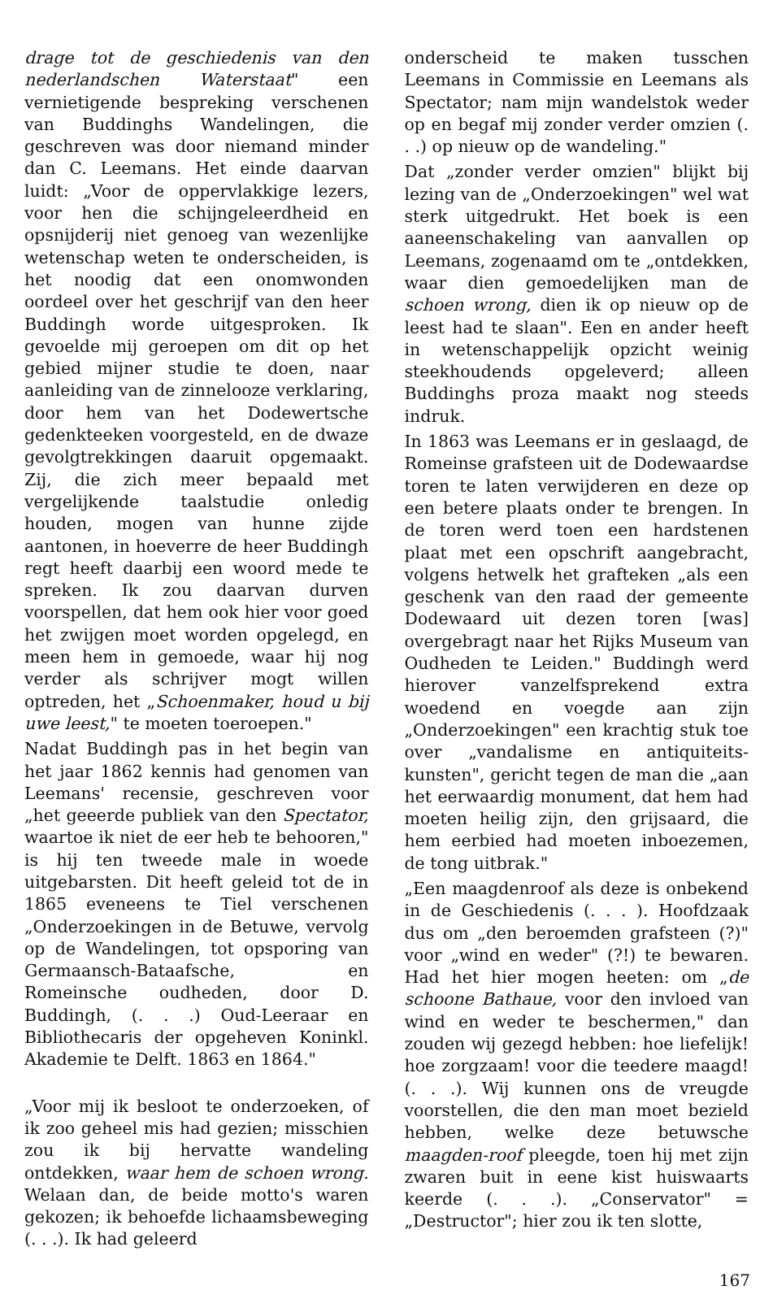drage tot de geschiedenis van den nederlandschen Waterstaat" een vernietigende bespreking verschenen van Buddinghs Wandelingen, die geschreven was door niemand minder dan C. Leemans. Het einde daarvan luidt: „Voor de oppervlakkige lezers, voor hen die schijngeleerdheid en opsnijderij niet genoeg van wezenlijke wetenschap weten te onderscheiden, is het noodig dat een onomwonden oordeel over het geschrijf van den heer Buddingh worde uitgesproken. Ik gevoelde mij geroepen om dit op het gebied mijner studie te doen, naar aanleiding van de zinnelooze verklaring, door hem van het Dodewertsche gedenkteeken voorgesteld, en de dwaze gevolgtrekkingen daaruit opgemaakt. Zij, die zich meer bepaald met vergelijkende taalstudie onledig houden, mogen van hunne zijde aantonen, in hoeverre de heer Buddingh regt heeft daarbij een woord mede te spreken. Ik zou daarvan durven voorspellen, dat hem ook hier voor goed het zwijgen moet worden opgelegd, en meen hem in gemoede, waar hij nog verder als schrijver mogt willen optreden, het „Schoenmaker, houd u bij uwe leest," te moeten toeroepen."
Nadat Buddingh pas in het begin van het jaar 1862 kennis had genomen van Leemans' recensie, geschreven voor „het geeerde publiek van den Spectator, waartoe ik niet de eer heb te behooren," is hij ten tweede male in woede uitgebarsten. Dit heeft geleid tot de in 1865 eveneens te Tiel verschenen „Onderzoekingen in de Betuwe, vervolg op de Wandelingen, tot opsporing van Germaansch-Bataafsche, en Romeinsche oudheden, door D. Buddingh, (. . .) Oud-Leeraar en Bibliothecaris der opgeheven Koninkl. Akademie te Delft. 1863 en 1864."
„Voor mij ik besloot te onderzoeken, of ik zoo geheel mis had gezien; misschien zou ik bij hervatte wandeling ontdekken, waar hem de schoen wrong. Welaan dan, de beide motto's waren gekozen; ik behoefde lichaamsbeweging (. . .). Ik had geleerd
onderscheid te maken tusschen Leemans in Commissie en Leemans als Spectator; nam mijn wandelstok weder op en begaf mij zonder verder omzien (. . .) op nieuw op de wandeling."
Dat „zonder verder omzien" blijkt bij lezing van de „Onderzoekingen" wel wat sterk uitgedrukt. Het boek is een aaneenschakeling van aanvallen op Leemans, zogenaamd om te „ontdekken, waar dien gemoedelijken man de schoen wrong, dien ik op nieuw op de leest had te slaan". Een en ander heeft in wetenschappelijk opzicht weinig steekhoudends opgeleverd; alleen Buddinghs proza maakt nog steeds indruk.
In 1863 was Leemans er in geslaagd, de Romeinse grafsteen uit de Dodewaardse toren te laten verwijderen en deze op een betere plaats onder te brengen. In de toren werd toen een hardstenen plaat met een opschrift aangebracht, volgens hetwelk het grafteken „als een geschenk van den raad der gemeente Dodewaard uit dezen toren [was] overgebragt naar het Rijks Museum van Oudheden te Leiden." Buddingh werd hierover vanzelfsprekend extra woedend en voegde aan zijn „Onderzoekingen" een krachtig stuk toe over „vandalisme en antiquiteits-kunsten", gericht tegen de man die „aan het eerwaardig monument, dat hem had moeten heilig zijn, den grijsaard, die hem eerbied had moeten inboezemen, de tong uitbrak."
„Een maagdenroof als deze is onbekend in de Geschiedenis (. . . ). Hoofdzaak dus om „den beroemden grafsteen (?)" voor „wind en weder" (?!) te bewaren. Had het hier mogen heeten: om „de schoone Bathaue, voor den invloed van wind en weder te beschermen," dan zouden wij gezegd hebben: hoe liefelijk! hoe zorgzaam! voor die teedere maagd! (. . .). Wij kunnen ons de vreugde voorstellen, die den man moet bezield hebben, welke deze betuwsche maagden-roof pleegde, toen hij met zijn zwaren buit in eene kist huiswaarts keerde (. . .). „Conservator" = „Destructor"; hier zou ik ten slotte,
167